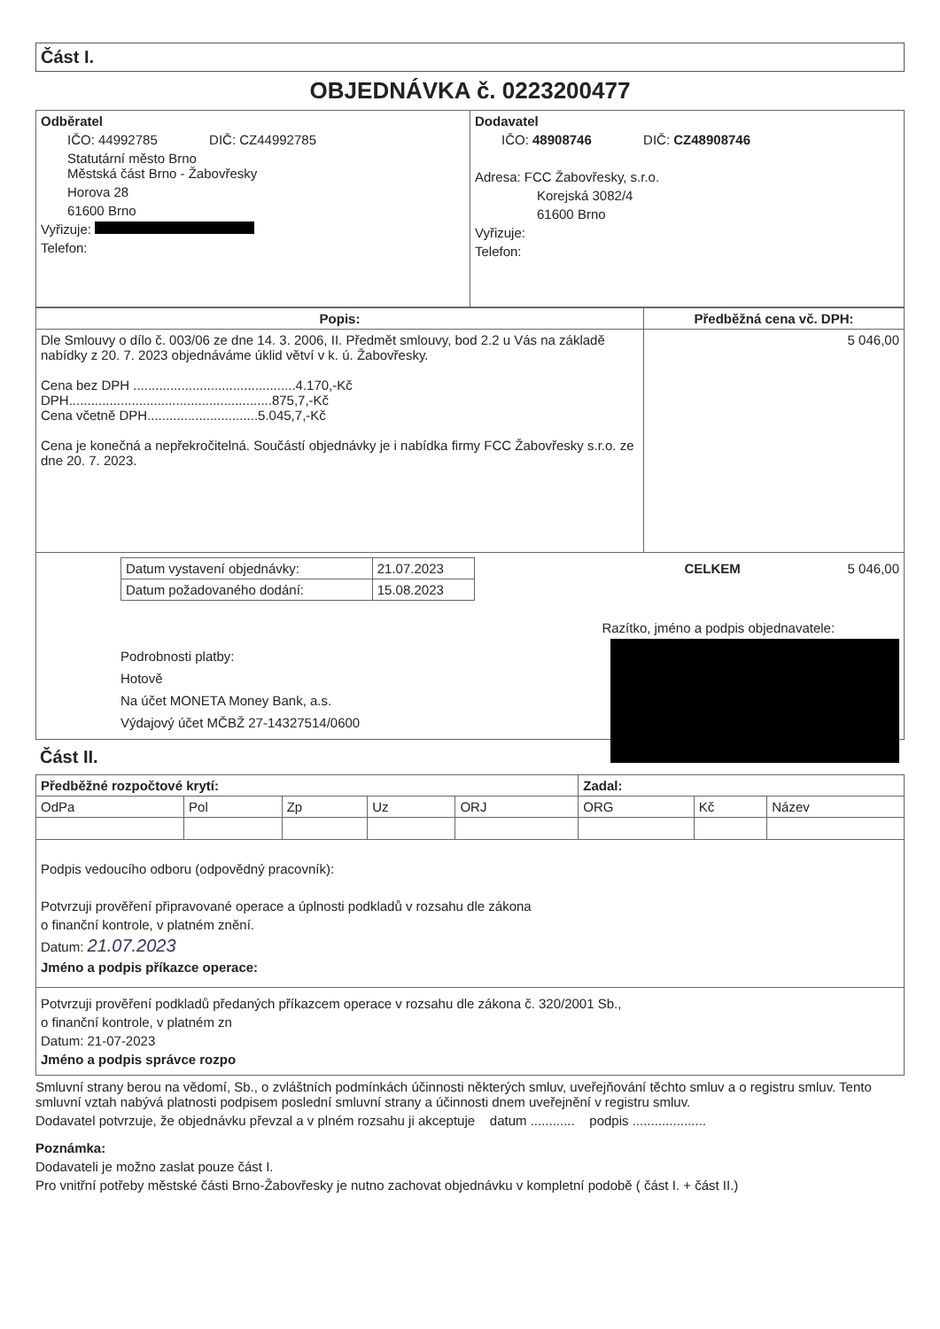Část I.
OBJEDNÁVKA č. 0223200477
| Odběratel IČO: 44992785 DIČ: CZ44992785 Statutární město Brno Městská část Brno - Žabovřesky Horova 28 61600 Brno Vyřizuje: Telefon: | Dodavatel IČO: 48908746 DIČ: CZ48908746 Adresa: FCC Žabovřesky, s.r.o. Korejská 3082/4 61600 Brno Vyřizuje: Telefon: |
| Popis: | Předběžná cena vč. DPH: |
| --- | --- |
| Dle Smlouvy o dílo č. 003/06 ze dne 14. 3. 2006, II. Předmět smlouvy, bod 2.2 u Vás na základě nabídky z 20. 7. 2023 objednáváme úklid větví v k. ú. Žabovřesky. Cena bez DPH ............................................4.170,-Kč DPH.......................................................875,7,-Kč Cena včetně DPH..............................5.045,7,-Kč Cena je konečná a nepřekročitelná. Součástí objednávky je i nabídka firmy FCC Žabovřesky s.r.o. ze dne 20. 7. 2023. | 5 046,00 |
| Datum vystavení objednávky: | 21.07.2023 |
| Datum požadovaného dodání: | 15.08.2023 |
Podrobnosti platby:
Hotově
Na účet MONETA Money Bank, a.s.
Výdajový účet MČBŽ 27-14327514/0600
CELKEM 5 046,00
Razítko, jméno a podpis objednavatele:
Část II.
| Předběžné rozpočtové krytí: | | | | | Zadal: | | |
| --- | --- | --- | --- | --- | --- | --- | --- |
| OdPa | Pol | Zp | Uz | ORJ | ORG | Kč | Název |
Podpis vedoucího odboru (odpovědný pracovník):
Potvrzuji prověření připravované operace a úplnosti podkladů v rozsahu dle zákona
o finanční kontrole, v platném znění.
Datum: 21.07.2023
Jméno a podpis příkazce operace:
Potvrzuji prověření podkladů předaných příkazcem operace v rozsahu dle zákona č. 320/2001 Sb.,
o finanční kontrole, v platném zn
Datum: 21-07-2023
Jméno a podpis správce rozpo
Smluvní strany berou na vědomí, Sb., o zvláštních podmínkách účinnosti některých smluv, uveřejňování těchto smluv a o registru smluv. Tento smluvní vztah nabývá platnosti podpisem poslední smluvní strany a účinnosti dnem uveřejnění v registru smluv.
Dodavatel potvrzuje, že objednávku převzal a v plném rozsahu ji akceptuje datum ............ podpis ....................
Poznámka:
Dodavateli je možno zaslat pouze část I.
Pro vnitřní potřeby městské části Brno-Žabovřesky je nutno zachovat objednávku v kompletní podobě ( část I. + část II.)